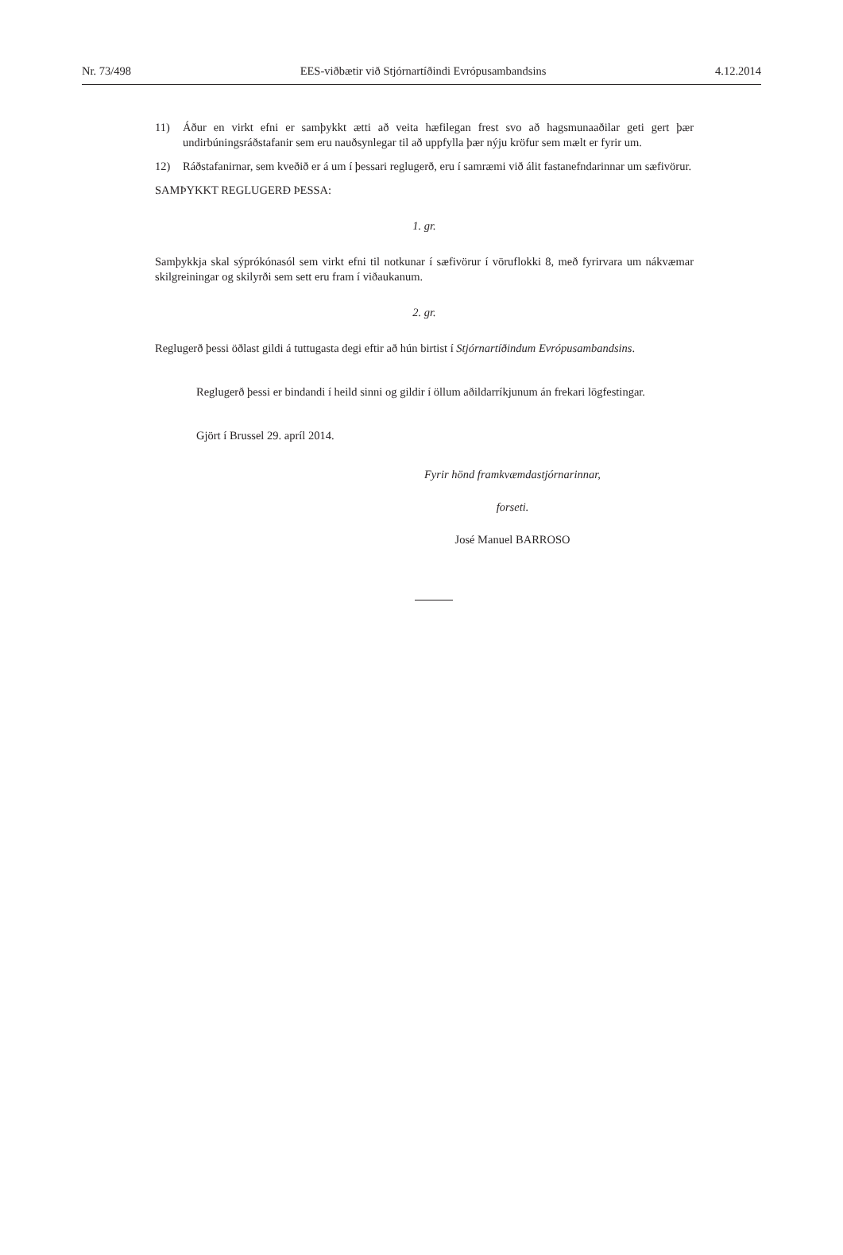Nr. 73/498 EES-viðbætir við Stjórnartíðindi Evrópusambandsins 4.12.2014
11) Áður en virkt efni er samþykkt ætti að veita hæfilegan frest svo að hagsmunaaðilar geti gert þær undirbúningsráðstafanir sem eru nauðsynlegar til að uppfylla þær nýju kröfur sem mælt er fyrir um.
12) Ráðstafanirnar, sem kveðið er á um í þessari reglugerð, eru í samræmi við álit fastanefndarinnar um sæfivörur.
SAMÞYKKT REGLUGERÐ ÞESSA:
1. gr.
Samþykkja skal sýprókónasól sem virkt efni til notkunar í sæfivörur í vöruflokki 8, með fyrirvara um nákvæmar skilgreiningar og skilyrði sem sett eru fram í viðaukanum.
2. gr.
Reglugerð þessi öðlast gildi á tuttugasta degi eftir að hún birtist í Stjórnartíðindum Evrópusambandsins.
Reglugerð þessi er bindandi í heild sinni og gildir í öllum aðildarríkjunum án frekari lögfestingar.
Gjört í Brussel 29. apríl 2014.
Fyrir hönd framkvæmdastjórnarinnar,
forseti.
José Manuel BARROSO